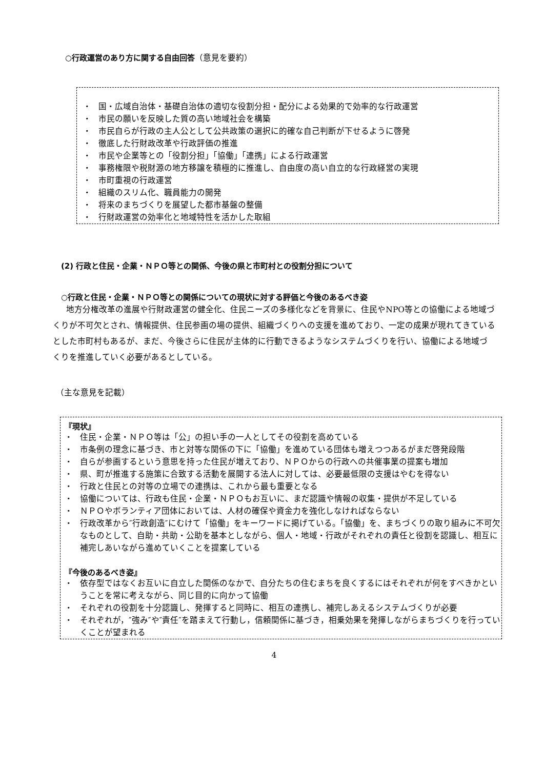○行政運営のあり方に関する自由回答（意見を要約）
・ 国・広域自治体・基礎自治体の適切な役割分担・配分による効果的で効率的な行政運営
・ 市民の願いを反映した質の高い地域社会を構築
・ 市民自らが行政の主人公として公共政策の選択に的確な自己判断が下せるように啓発
・ 徹底した行財政改革や行政評価の推進
・ 市民や企業等との「役割分担」「協働」「連携」による行政運営
・ 事務権限や税財源の地方移譲を積極的に推進し、自由度の高い自立的な行政経営の実現
・ 市町重視の行政運営
・ 組織のスリム化、職員能力の開発
・ 将来のまちづくりを展望した都市基盤の整備
・ 行財政運営の効率化と地域特性を活かした取組
(2) 行政と住民・企業・ＮＰＯ等との関係、今後の県と市町村との役割分担について
○行政と住民・企業・ＮＰＯ等との関係についての現状に対する評価と今後のあるべき姿
地方分権改革の進展や行財政運営の健全化、住民ニーズの多様化などを背景に、住民やNPO等との協働による地域づくりが不可欠とされ、情報提供、住民参画の場の提供、組織づくりへの支援を進めており、一定の成果が現れてきているとした市町村もあるが、まだ、今後さらに住民が主体的に行動できるようなシステムづくりを行い、協働による地域づくりを推進していく必要があるとしている。
（主な意見を記載）
『現状』
・ 住民・企業・ＮＰＯ等は「公」の担い手の一人としてその役割を高めている
・ 市条例の理念に基づき、市と対等な関係の下に「協働」を進めている団体も増えつつあるがまだ啓発段階
・ 自らが参画するという意思を持った住民が増えており、ＮＰＯからの行政への共催事業の提案も増加
・ 県、町が推進する施策に合致する活動を展開する法人に対しては、必要最低限の支援はやむを得ない
・ 行政と住民との対等の立場での連携は、これから最も重要となる
・ 協働については、行政も住民・企業・ＮＰＯもお互いに、まだ認識や情報の収集・提供が不足している
・ ＮＰＯやボランティア団体においては、人材の確保や資金力を強化しなければならない
・ 行政改革から″行政創造″にむけて「協働」をキーワードに掲げている。「協働」を、まちづくりの取り組みに不可欠なものとして、自助・共助・公助を基本としながら、個人・地域・行政がそれぞれの責任と役割を認識し、相互に補完しあいながら進めていくことを提案している
『今後のあるべき姿』
・ 依存型ではなくお互いに自立した関係のなかで、自分たちの住むまちを良くするにはそれぞれが何をすべきかということを常に考えながら、同じ目的に向かって協働
・ それぞれの役割を十分認識し、発揮すると同時に、相互の連携し、補完しあえるシステムづくりが必要
・ それぞれが，″強み″や″責任″を踏まえて行動し，信頼関係に基づき，相乗効果を発揮しながらまちづくりを行っていくことが望まれる
4